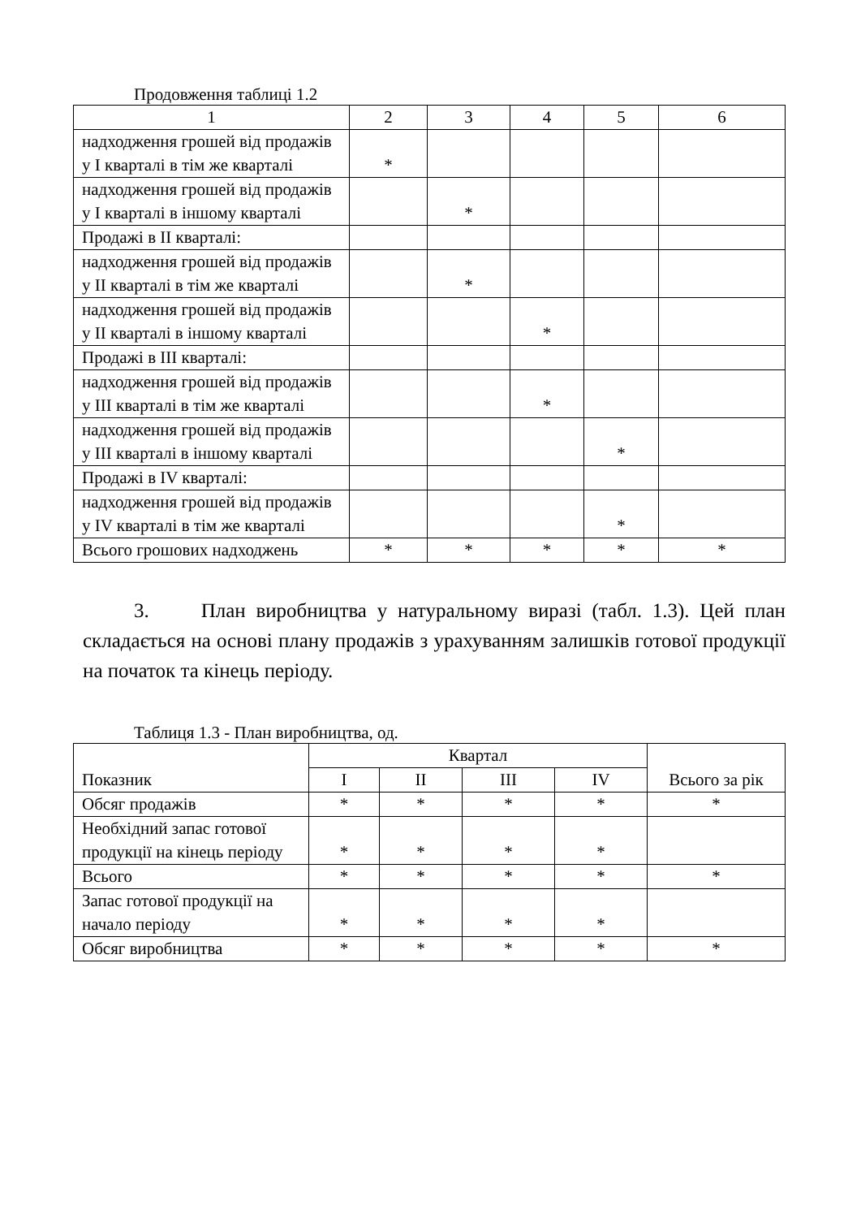Продовження таблиці 1.2
| 1 | 2 | 3 | 4 | 5 | 6 |
| надходження грошей від продажів у I кварталі в тім же кварталі | * | | | | |
| надходження грошей від продажів у I кварталі в іншому кварталі | | * | | | |
| Продажі в II кварталі: | | | | | |
| надходження грошей від продажів у II кварталі в тім же кварталі | | * | | | |
| надходження грошей від продажів у II кварталі в іншому кварталі | | | * | | |
| Продажі в III кварталі: | | | | | |
| надходження грошей від продажів у III кварталі в тім же кварталі | | | * | | |
| надходження грошей від продажів у III кварталі в іншому кварталі | | | | * | |
| Продажі в IV кварталі: | | | | | |
| надходження грошей від продажів у IV кварталі в тім же кварталі | | | | * | |
| Всього грошових надходжень | * | * | * | * | * |
3. План виробництва у натуральному виразі (табл. 1.3). Цей план складається на основі плану продажів з урахуванням залишків готової продукції на початок та кінець періоду.
Таблиця 1.3 - План виробництва, од.
| Показник | Квартал | | | | Всього за рік |
| --- | --- | --- | --- | --- | --- |
| | I | II | III | IV | |
| Обсяг продажів | * | * | * | * | * |
| Необхідний запас готової продукції на кінець періоду | * | * | * | * | |
| Всього | * | * | * | * | * |
| Запас готової продукції на начало періоду | * | * | * | * | |
| Обсяг виробництва | * | * | * | * | * |